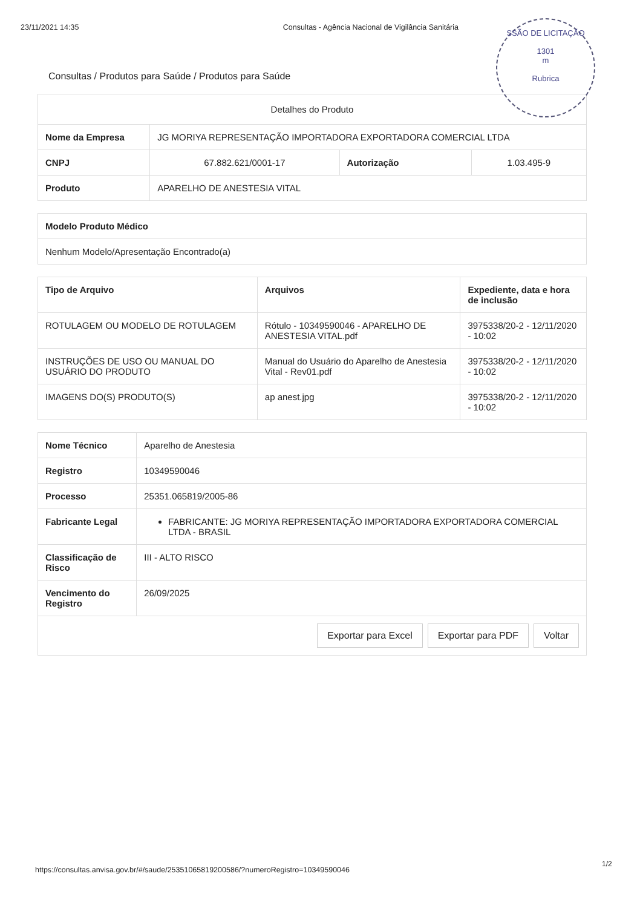23/11/2021 14:35 Consultas - Agência Nacional de Vigilância Sanitária
SSÃO DE LICITAÇÃO
1301
m
Rubrica
Consultas / Produtos para Saúde / Produtos para Saúde
| Detalhes do Produto | | | |
| --- | --- | --- | --- |
| Nome da Empresa | JG MORIYA REPRESENTAÇÃO IMPORTADORA EXPORTADORA COMERCIAL LTDA | | |
| CNPJ | 67.882.621/0001-17 | Autorização | 1.03.495-9 |
| Produto | APARELHO DE ANESTESIA VITAL | | |
| Modelo Produto Médico |
| --- |
| Nenhum Modelo/Apresentação Encontrado(a) |
| Tipo de Arquivo | Arquivos | Expediente, data e hora de inclusão |
| --- | --- | --- |
| ROTULAGEM OU MODELO DE ROTULAGEM | Rótulo - 10349590046 - APARELHO DE ANESTESIA VITAL.pdf | 3975338/20-2 - 12/11/2020 - 10:02 |
| INSTRUÇÕES DE USO OU MANUAL DO USUÁRIO DO PRODUTO | Manual do Usuário do Aparelho de Anestesia Vital - Rev01.pdf | 3975338/20-2 - 12/11/2020 - 10:02 |
| IMAGENS DO(S) PRODUTO(S) | ap anest.jpg | 3975338/20-2 - 12/11/2020 - 10:02 |
| Nome Técnico | Aparelho de Anestesia |
| Registro | 10349590046 |
| Processo | 25351.065819/2005-86 |
| Fabricante Legal | FABRICANTE: JG MORIYA REPRESENTAÇÃO IMPORTADORA EXPORTADORA COMERCIAL LTDA - BRASIL |
| Classificação de Risco | III - ALTO RISCO |
| Vencimento do Registro | 26/09/2025 |
Exportar para Excel Exportar para PDF Voltar
1/2
https://consultas.anvisa.gov.br/#/saude/25351065819200586/?numeroRegistro=10349590046